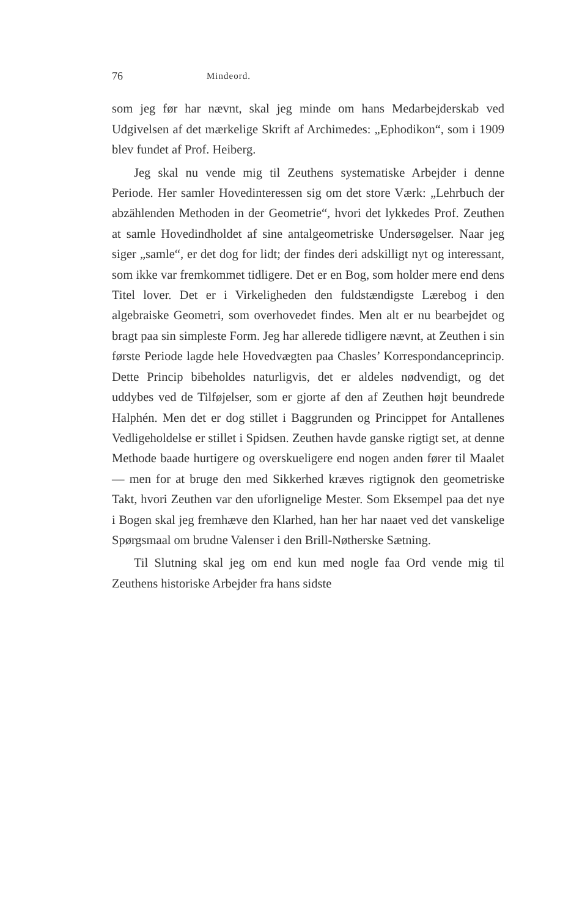76 Mindeord.
som jeg før har nævnt, skal jeg minde om hans Medarbejderskab ved Udgivelsen af det mærkelige Skrift af Archimedes: „Ephodikon“, som i 1909 blev fundet af Prof. Heiberg.
Jeg skal nu vende mig til Zeuthens systematiske Arbejder i denne Periode. Her samler Hovedinteressen sig om det store Værk: „Lehrbuch der abzählenden Methoden in der Geometrie“, hvori det lykkedes Prof. Zeuthen at samle Hovedindholdet af sine antalgeometriske Undersøgelser. Naar jeg siger „samle“, er det dog for lidt; der findes deri adskilligt nyt og interessant, som ikke var fremkommet tidligere. Det er en Bog, som holder mere end dens Titel lover. Det er i Virkeligheden den fuldstændigste Lærebog i den algebraiske Geometri, som overhovedet findes. Men alt er nu bearbejdet og bragt paa sin simpleste Form. Jeg har allerede tidligere nævnt, at Zeuthen i sin første Periode lagde hele Hovedvægten paa Chasles’ Korrespondanceprincip. Dette Princip bibeholdes naturligvis, det er aldeles nødvendigt, og det uddybes ved de Tilføjelser, som er gjorte af den af Zeuthen højt beundrede Halphén. Men det er dog stillet i Baggrunden og Princippet for Antallenes Vedligeholdelse er stillet i Spidsen. Zeuthen havde ganske rigtigt set, at denne Methode baade hurtigere og overskueligere end nogen anden fører til Maalet — men for at bruge den med Sikkerhed kræves rigtignok den geometriske Takt, hvori Zeuthen var den uforlignelige Mester. Som Eksempel paa det nye i Bogen skal jeg fremhæve den Klarhed, han her har naaet ved det vanskelige Spørgsmaal om brudne Valenser i den Brill-Nøtherske Sætning.
Til Slutning skal jeg om end kun med nogle faa Ord vende mig til Zeuthens historiske Arbejder fra hans sidste